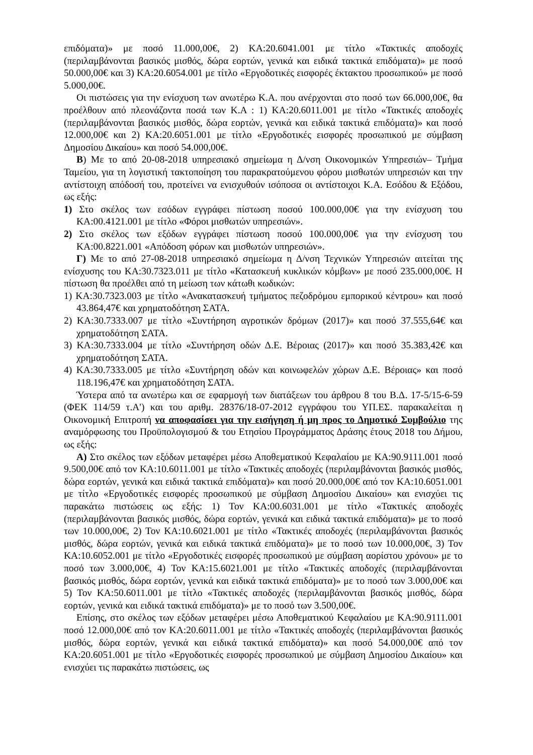επιδόματα)» με ποσό 11.000,00€, 2) ΚΑ:20.6041.001 με τίτλο «Τακτικές αποδοχές (περιλαμβάνονται βασικός μισθός, δώρα εορτών, γενικά και ειδικά τακτικά επιδόματα)» με ποσό 50.000,00€ και 3) ΚΑ:20.6054.001 με τίτλο «Εργοδοτικές εισφορές έκτακτου προσωπικού» με ποσό 5.000,00€.
Οι πιστώσεις για την ενίσχυση των ανωτέρω Κ.Α. που ανέρχονται στο ποσό των 66.000,00€, θα προέλθουν από πλεονάζοντα ποσά των Κ.Α : 1) ΚΑ:20.6011.001 με τίτλο «Τακτικές αποδοχές (περιλαμβάνονται βασικός μισθός, δώρα εορτών, γενικά και ειδικά τακτικά επιδόματα)» και ποσό 12.000,00€ και 2) ΚΑ:20.6051.001 με τίτλο «Εργοδοτικές εισφορές προσωπικού με σύμβαση Δημοσίου Δικαίου» και ποσό 54.000,00€.
Β) Με το από 20-08-2018 υπηρεσιακό σημείωμα η Δ/νση Οικονομικών Υπηρεσιών– Τμήμα Ταμείου, για τη λογιστική τακτοποίηση του παρακρατούμενου φόρου μισθωτών υπηρεσιών και την αντίστοιχη απόδοσή του, προτείνει να ενισχυθούν ισόποσα οι αντίστοιχοι Κ.Α. Εσόδου & Εξόδου, ως εξής:
1) Στο σκέλος των εσόδων εγγράφει πίστωση ποσού 100.000,00€ για την ενίσχυση του ΚΑ:00.4121.001 με τίτλο «Φόροι μισθωτών υπηρεσιών».
2) Στο σκέλος των εξόδων εγγράφει πίστωση ποσού 100.000,00€ για την ενίσχυση του ΚΑ:00.8221.001 «Απόδοση φόρων και μισθωτών υπηρεσιών».
Γ) Με το από 27-08-2018 υπηρεσιακό σημείωμα η Δ/νση Τεχνικών Υπηρεσιών αιτείται της ενίσχυσης του ΚΑ:30.7323.011 με τίτλο «Κατασκευή κυκλικών κόμβων» με ποσό 235.000,00€. Η πίστωση θα προέλθει από τη μείωση των κάτωθι κωδικών:
1) ΚΑ:30.7323.003 με τίτλο «Ανακατασκευή τμήματος πεζοδρόμου εμπορικού κέντρου» και ποσό 43.864,47€ και χρηματοδότηση ΣΑΤΑ.
2) ΚΑ:30.7333.007 με τίτλο «Συντήρηση αγροτικών δρόμων (2017)» και ποσό 37.555,64€ και χρηματοδότηση ΣΑΤΑ.
3) ΚΑ:30.7333.004 με τίτλο «Συντήρηση οδών Δ.Ε. Βέροιας (2017)» και ποσό 35.383,42€ και χρηματοδότηση ΣΑΤΑ.
4) ΚΑ:30.7333.005 με τίτλο «Συντήρηση οδών και κοινωφελών χώρων Δ.Ε. Βέροιας» και ποσό 118.196,47€ και χρηματοδότηση ΣΑΤΑ.
Ύστερα από τα ανωτέρω και σε εφαρμογή των διατάξεων του άρθρου 8 του Β.Δ. 17-5/15-6-59 (ΦΕΚ 114/59 τ.Α') και του αριθμ. 28376/18-07-2012 εγγράφου του ΥΠ.ΕΣ. παρακαλείται η Οικονομική Επιτροπή να αποφασίσει για την εισήγηση ή μη προς το Δημοτικό Συμβούλιο της αναμόρφωσης του Προϋπολογισμού & του Ετησίου Προγράμματος Δράσης έτους 2018 του Δήμου, ως εξής:
Α) Στο σκέλος των εξόδων μεταφέρει μέσω Αποθεματικού Κεφαλαίου με ΚΑ:90.9111.001 ποσό 9.500,00€ από τον ΚΑ:10.6011.001 με τίτλο «Τακτικές αποδοχές (περιλαμβάνονται βασικός μισθός, δώρα εορτών, γενικά και ειδικά τακτικά επιδόματα)» και ποσό 20.000,00€ από τον ΚΑ:10.6051.001 με τίτλο «Εργοδοτικές εισφορές προσωπικού με σύμβαση Δημοσίου Δικαίου» και ενισχύει τις παρακάτω πιστώσεις ως εξής: 1) Τον ΚΑ:00.6031.001 με τίτλο «Τακτικές αποδοχές (περιλαμβάνονται βασικός μισθός, δώρα εορτών, γενικά και ειδικά τακτικά επιδόματα)» με το ποσό των 10.000,00€, 2) Τον ΚΑ:10.6021.001 με τίτλο «Τακτικές αποδοχές (περιλαμβάνονται βασικός μισθός, δώρα εορτών, γενικά και ειδικά τακτικά επιδόματα)» με το ποσό των 10.000,00€, 3) Τον ΚΑ:10.6052.001 με τίτλο «Εργοδοτικές εισφορές προσωπικού με σύμβαση αορίστου χρόνου» με το ποσό των 3.000,00€, 4) Τον ΚΑ:15.6021.001 με τίτλο «Τακτικές αποδοχές (περιλαμβάνονται βασικός μισθός, δώρα εορτών, γενικά και ειδικά τακτικά επιδόματα)» με το ποσό των 3.000,00€ και 5) Τον ΚΑ:50.6011.001 με τίτλο «Τακτικές αποδοχές (περιλαμβάνονται βασικός μισθός, δώρα εορτών, γενικά και ειδικά τακτικά επιδόματα)» με το ποσό των 3.500,00€.
Επίσης, στο σκέλος των εξόδων μεταφέρει μέσω Αποθεματικού Κεφαλαίου με ΚΑ:90.9111.001 ποσό 12.000,00€ από τον ΚΑ:20.6011.001 με τίτλο «Τακτικές αποδοχές (περιλαμβάνονται βασικός μισθός, δώρα εορτών, γενικά και ειδικά τακτικά επιδόματα)» και ποσό 54.000,00€ από τον ΚΑ:20.6051.001 με τίτλο «Εργοδοτικές εισφορές προσωπικού με σύμβαση Δημοσίου Δικαίου» και ενισχύει τις παρακάτω πιστώσεις, ως